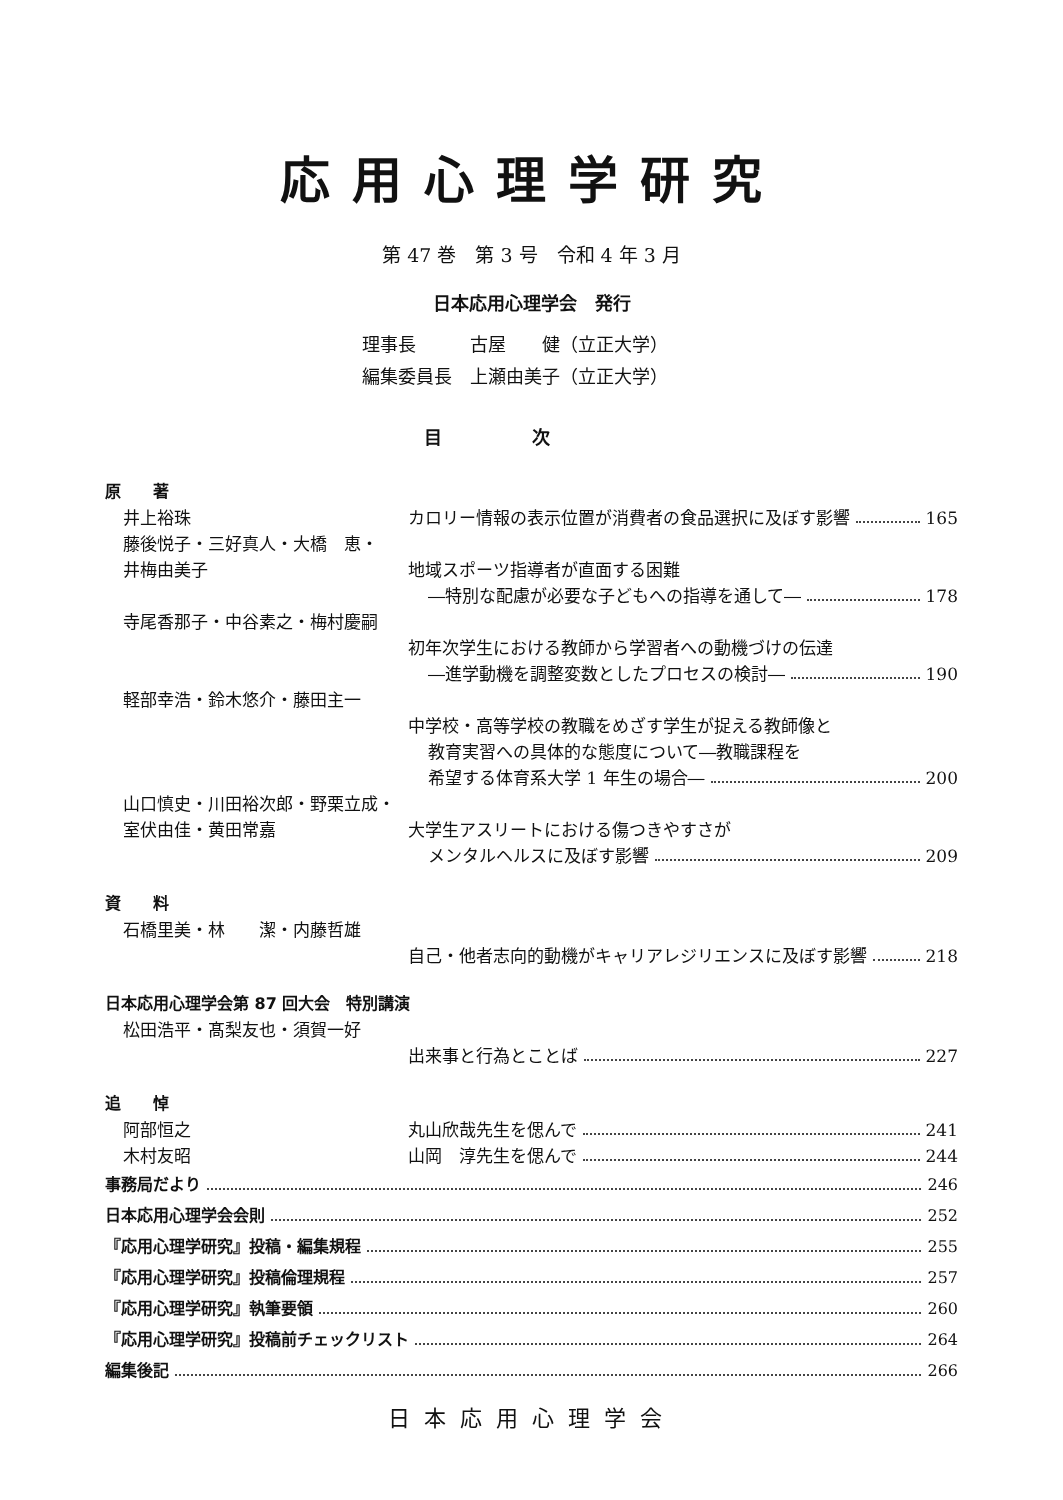応用心理学研究
第 47 巻　第 3 号　令和 4 年 3 月
日本応用心理学会　発行
理事長　　　古屋　　健（立正大学）
編集委員長　上瀬由美子（立正大学）
目次
原　　著
井上裕珠 カロリー情報の表示位置が消費者の食品選択に及ぼす影響 165
藤後悦子・三好真人・大橋　恵・
井梅由美子 地域スポーツ指導者が直面する困難
―特別な配慮が必要な子どもへの指導を通して― 178
寺尾香那子・中谷素之・梅村慶嗣
初年次学生における教師から学習者への動機づけの伝達
―進学動機を調整変数としたプロセスの検討― 190
軽部幸浩・鈴木悠介・藤田主一
中学校・高等学校の教職をめざす学生が捉える教師像と
教育実習への具体的な態度について―教職課程を
希望する体育系大学 1 年生の場合― 200
山口慎史・川田裕次郎・野栗立成・
室伏由佳・黄田常嘉 大学生アスリートにおける傷つきやすさが
メンタルヘルスに及ぼす影響 209
資　　料
石橋里美・林　　潔・内藤哲雄
自己・他者志向的動機がキャリアレジリエンスに及ぼす影響 218
日本応用心理学会第 87 回大会　特別講演
松田浩平・髙梨友也・須賀一好
出来事と行為とことば 227
追　　悼
阿部恒之 丸山欣哉先生を偲んで 241
木村友昭 山岡　淳先生を偲んで 244
事務局だより 246
日本応用心理学会会則 252
『応用心理学研究』投稿・編集規程 255
『応用心理学研究』投稿倫理規程 257
『応用心理学研究』執筆要領 260
『応用心理学研究』投稿前チェックリスト 264
編集後記 266
日本応用心理学会